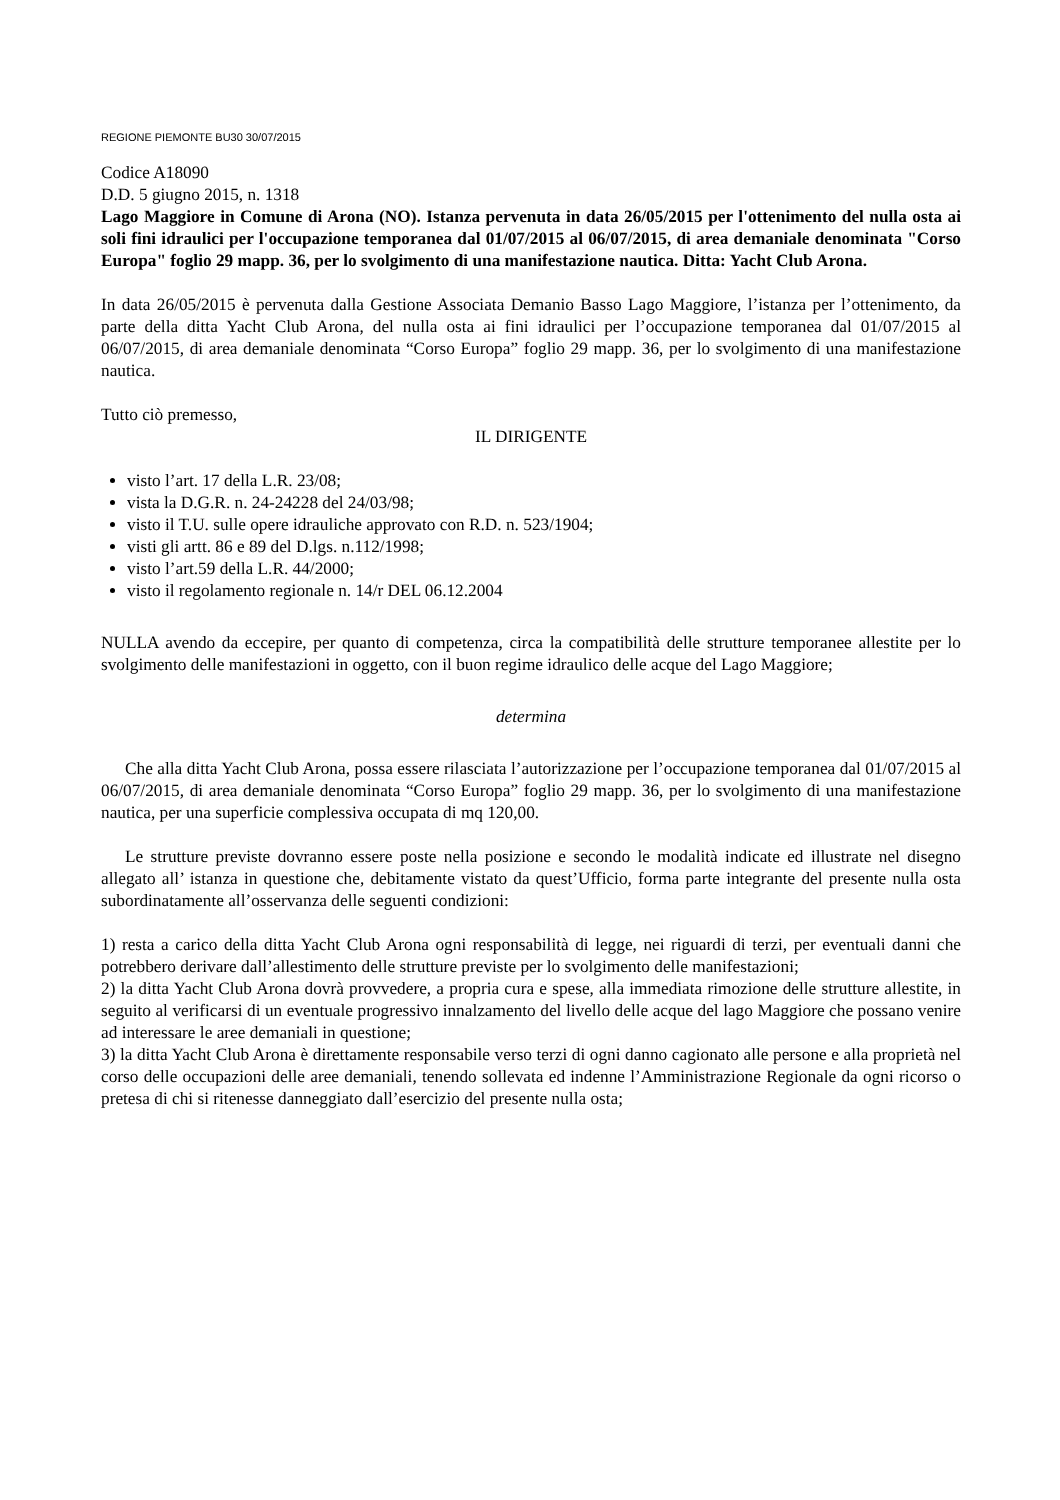REGIONE PIEMONTE BU30 30/07/2015
Codice A18090
D.D. 5 giugno 2015, n. 1318
Lago Maggiore in Comune di Arona (NO). Istanza pervenuta in data 26/05/2015 per l'ottenimento del nulla osta ai soli fini idraulici per l'occupazione temporanea dal 01/07/2015 al 06/07/2015, di area demaniale denominata "Corso Europa" foglio 29 mapp. 36, per lo svolgimento di una manifestazione nautica. Ditta: Yacht Club Arona.
In data 26/05/2015 è pervenuta dalla Gestione Associata Demanio Basso Lago Maggiore, l’istanza per l’ottenimento, da parte della ditta Yacht Club Arona, del nulla osta ai fini idraulici per l’occupazione temporanea dal 01/07/2015 al 06/07/2015, di area demaniale denominata “Corso Europa” foglio 29 mapp. 36, per lo svolgimento di una manifestazione nautica.
Tutto ciò premesso,
IL DIRIGENTE
visto l’art. 17 della L.R. 23/08;
vista la D.G.R. n. 24-24228 del 24/03/98;
visto il T.U. sulle opere idrauliche approvato con R.D. n. 523/1904;
visti gli artt. 86 e 89 del D.lgs. n.112/1998;
visto l’art.59 della L.R. 44/2000;
visto il regolamento regionale n. 14/r DEL 06.12.2004
NULLA avendo da eccepire, per quanto di competenza, circa la compatibilità delle strutture temporanee allestite per lo svolgimento delle manifestazioni in oggetto, con il buon regime idraulico delle acque del Lago Maggiore;
determina
Che alla ditta Yacht Club Arona, possa essere rilasciata l’autorizzazione per l’occupazione temporanea dal 01/07/2015 al 06/07/2015, di area demaniale denominata “Corso Europa” foglio 29 mapp. 36, per lo svolgimento di una manifestazione nautica, per una superficie complessiva occupata di mq 120,00.
Le strutture previste dovranno essere poste nella posizione e secondo le modalità indicate ed illustrate nel disegno allegato all’ istanza in questione che, debitamente vistato da quest’Ufficio, forma parte integrante del presente nulla osta subordinatamente all’osservanza delle seguenti condizioni:
1) resta a carico della ditta Yacht Club Arona ogni responsabilità di legge, nei riguardi di terzi, per eventuali danni che potrebbero derivare dall’allestimento delle strutture previste per lo svolgimento delle manifestazioni;
2) la ditta Yacht Club Arona dovrà provvedere, a propria cura e spese, alla immediata rimozione delle strutture allestite, in seguito al verificarsi di un eventuale progressivo innalzamento del livello delle acque del lago Maggiore che possano venire ad interessare le aree demaniali in questione;
3) la ditta Yacht Club Arona è direttamente responsabile verso terzi di ogni danno cagionato alle persone e alla proprietà nel corso delle occupazioni delle aree demaniali, tenendo sollevata ed indenne l’Amministrazione Regionale da ogni ricorso o pretesa di chi si ritenesse danneggiato dall’esercizio del presente nulla osta;